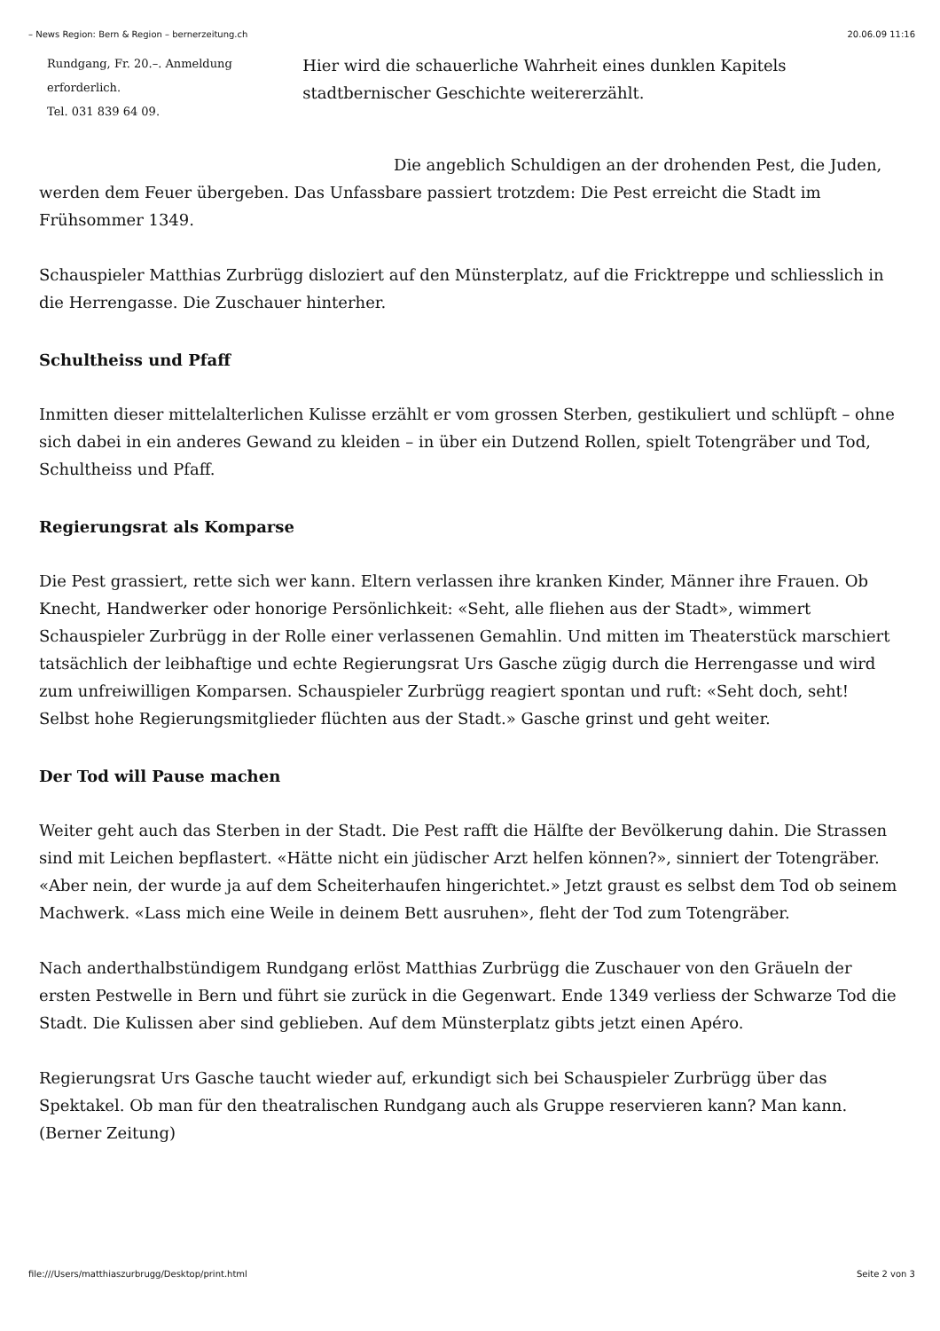– News Region: Bern & Region – bernerzeitung.ch 20.06.09 11:16
Rundgang, Fr. 20.–. Anmeldung erforderlich.
Tel. 031 839 64 09.
Hier wird die schauerliche Wahrheit eines dunklen Kapitels stadtbernischer Geschichte weitererzählt.
Die angeblich Schuldigen an der drohenden Pest, die Juden, werden dem Feuer übergeben. Das Unfassbare passiert trotzdem: Die Pest erreicht die Stadt im Frühsommer 1349.
Schauspieler Matthias Zurbrügg disloziert auf den Münsterplatz, auf die Fricktreppe und schliesslich in die Herrengasse. Die Zuschauer hinterher.
Schultheiss und Pfaff
Inmitten dieser mittelalterlichen Kulisse erzählt er vom grossen Sterben, gestikuliert und schlüpft – ohne sich dabei in ein anderes Gewand zu kleiden – in über ein Dutzend Rollen, spielt Totengräber und Tod, Schultheiss und Pfaff.
Regierungsrat als Komparse
Die Pest grassiert, rette sich wer kann. Eltern verlassen ihre kranken Kinder, Männer ihre Frauen. Ob Knecht, Handwerker oder honorige Persönlichkeit: «Seht, alle fliehen aus der Stadt», wimmert Schauspieler Zurbrügg in der Rolle einer verlassenen Gemahlin. Und mitten im Theaterstück marschiert tatsächlich der leibhaftige und echte Regierungsrat Urs Gasche zügig durch die Herrengasse und wird zum unfreiwilligen Komparsen. Schauspieler Zurbrügg reagiert spontan und ruft: «Seht doch, seht! Selbst hohe Regierungsmitglieder flüchten aus der Stadt.» Gasche grinst und geht weiter.
Der Tod will Pause machen
Weiter geht auch das Sterben in der Stadt. Die Pest rafft die Hälfte der Bevölkerung dahin. Die Strassen sind mit Leichen bepflastert. «Hätte nicht ein jüdischer Arzt helfen können?», sinniert der Totengräber. «Aber nein, der wurde ja auf dem Scheiterhaufen hingerichtet.» Jetzt graust es selbst dem Tod ob seinem Machwerk. «Lass mich eine Weile in deinem Bett ausruhen», fleht der Tod zum Totengräber.
Nach anderthalbstündigem Rundgang erlöst Matthias Zurbrügg die Zuschauer von den Gräueln der ersten Pestwelle in Bern und führt sie zurück in die Gegenwart. Ende 1349 verliess der Schwarze Tod die Stadt. Die Kulissen aber sind geblieben. Auf dem Münsterplatz gibts jetzt einen Apéro.
Regierungsrat Urs Gasche taucht wieder auf, erkundigt sich bei Schauspieler Zurbrügg über das Spektakel. Ob man für den theatralischen Rundgang auch als Gruppe reservieren kann? Man kann. (Berner Zeitung)
file:///Users/matthiaszurbrugg/Desktop/print.html Seite 2 von 3